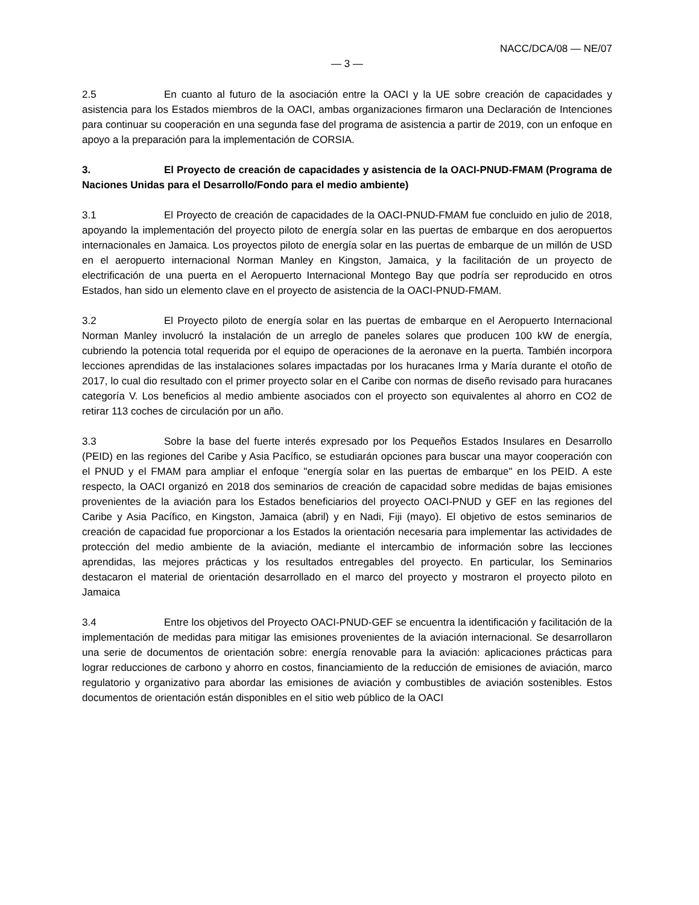NACC/DCA/08 — NE/07
— 3 —
2.5 En cuanto al futuro de la asociación entre la OACI y la UE sobre creación de capacidades y asistencia para los Estados miembros de la OACI, ambas organizaciones firmaron una Declaración de Intenciones para continuar su cooperación en una segunda fase del programa de asistencia a partir de 2019, con un enfoque en apoyo a la preparación para la implementación de CORSIA.
3. El Proyecto de creación de capacidades y asistencia de la OACI-PNUD-FMAM (Programa de Naciones Unidas para el Desarrollo/Fondo para el medio ambiente)
3.1 El Proyecto de creación de capacidades de la OACI-PNUD-FMAM fue concluido en julio de 2018, apoyando la implementación del proyecto piloto de energía solar en las puertas de embarque en dos aeropuertos internacionales en Jamaica. Los proyectos piloto de energía solar en las puertas de embarque de un millón de USD en el aeropuerto internacional Norman Manley en Kingston, Jamaica, y la facilitación de un proyecto de electrificación de una puerta en el Aeropuerto Internacional Montego Bay que podría ser reproducido en otros Estados, han sido un elemento clave en el proyecto de asistencia de la OACI-PNUD-FMAM.
3.2 El Proyecto piloto de energía solar en las puertas de embarque en el Aeropuerto Internacional Norman Manley involucró la instalación de un arreglo de paneles solares que producen 100 kW de energía, cubriendo la potencia total requerida por el equipo de operaciones de la aeronave en la puerta. También incorpora lecciones aprendidas de las instalaciones solares impactadas por los huracanes Irma y María durante el otoño de 2017, lo cual dio resultado con el primer proyecto solar en el Caribe con normas de diseño revisado para huracanes categoría V. Los beneficios al medio ambiente asociados con el proyecto son equivalentes al ahorro en CO2 de retirar 113 coches de circulación por un año.
3.3 Sobre la base del fuerte interés expresado por los Pequeños Estados Insulares en Desarrollo (PEID) en las regiones del Caribe y Asia Pacífico, se estudiarán opciones para buscar una mayor cooperación con el PNUD y el FMAM para ampliar el enfoque "energía solar en las puertas de embarque" en los PEID. A este respecto, la OACI organizó en 2018 dos seminarios de creación de capacidad sobre medidas de bajas emisiones provenientes de la aviación para los Estados beneficiarios del proyecto OACI-PNUD y GEF en las regiones del Caribe y Asia Pacífico, en Kingston, Jamaica (abril) y en Nadi, Fiji (mayo). El objetivo de estos seminarios de creación de capacidad fue proporcionar a los Estados la orientación necesaria para implementar las actividades de protección del medio ambiente de la aviación, mediante el intercambio de información sobre las lecciones aprendidas, las mejores prácticas y los resultados entregables del proyecto. En particular, los Seminarios destacaron el material de orientación desarrollado en el marco del proyecto y mostraron el proyecto piloto en Jamaica
3.4 Entre los objetivos del Proyecto OACI-PNUD-GEF se encuentra la identificación y facilitación de la implementación de medidas para mitigar las emisiones provenientes de la aviación internacional. Se desarrollaron una serie de documentos de orientación sobre: energía renovable para la aviación: aplicaciones prácticas para lograr reducciones de carbono y ahorro en costos, financiamiento de la reducción de emisiones de aviación, marco regulatorio y organizativo para abordar las emisiones de aviación y combustibles de aviación sostenibles. Estos documentos de orientación están disponibles en el sitio web público de la OACI